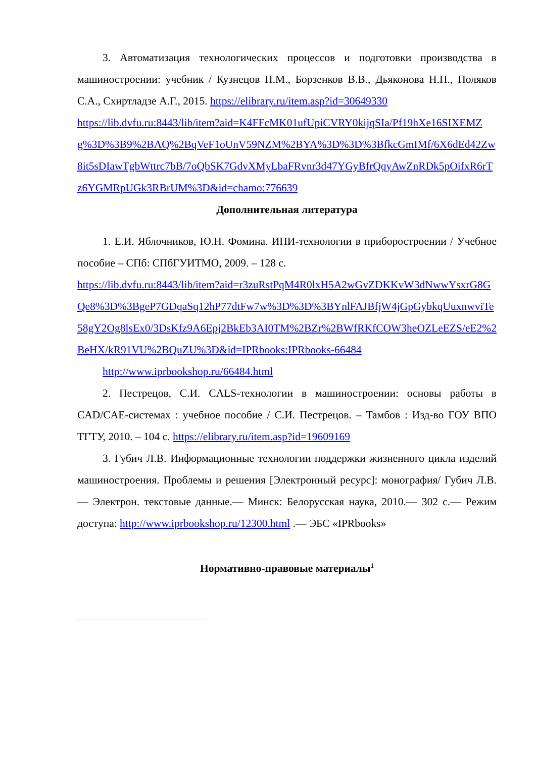3. Автоматизация технологических процессов и подготовки производства в машиностроении: учебник / Кузнецов П.М., Борзенков В.В., Дьяконова Н.П., Поляков С.А., Схиртладзе А.Г., 2015. https://elibrary.ru/item.asp?id=30649330
https://lib.dvfu.ru:8443/lib/item?aid=K4FFcMK01ufUpiCVRY0kijqSIa/Pf19hXe16SIXEMZg%3D%3B9%2BAQ%2BqVeF1oUnV59NZM%2BYA%3D%3D%3BfkcGmIMf/6X6dEd42Zw8it5sDIawTgbWttrc7bB/7oQbSK7GdvXMyLbaFRvnr3d47YGyBfrQqyAwZnRDk5pOifxR6rTz6YGMRpUGk3RBrUM%3D&id=chamo:776639
Дополнительная литература
1. Е.И. Яблочников, Ю.Н. Фомина. ИПИ-технологии в приборостроении / Учебное пособие – СПб: СПбГУИТМО, 2009. – 128 с.
https://lib.dvfu.ru:8443/lib/item?aid=r3zuRstPqM4R0lxH5A2wGvZDKKvW3dNwwYsxrG8GQe8%3D%3BgeP7GDqaSq12hP77dtFw7w%3D%3D%3BYnlFAJBfjW4jGpGybkqUuxnwviTe58gY2Og8lsEx0/3DsKfz9A6Epj2BkEb3AI0TM%2BZr%2BWfRKfCOW3heOZLeEZS/eE2%2BeHX/kR91VU%2BQuZU%3D&id=IPRbooks:IPRbooks-66484
http://www.iprbookshop.ru/66484.html
2. Пестрецов, С.И. CALS-технологии в машиностроении: основы работы в CAD/CAE-системах : учебное пособие / С.И. Пестрецов. – Тамбов : Изд-во ГОУ ВПО ТГТУ, 2010. – 104 с. https://elibrary.ru/item.asp?id=19609169
3. Губич Л.В. Информационные технологии поддержки жизненного цикла изделий машиностроения. Проблемы и решения [Электронный ресурс]: монография/ Губич Л.В.— Электрон. текстовые данные.— Минск: Белорусская наука, 2010.— 302 с.— Режим доступа: http://www.iprbookshop.ru/12300.html .— ЭБС «IPRbooks»
Нормативно-правовые материалы<sup>1</sup>